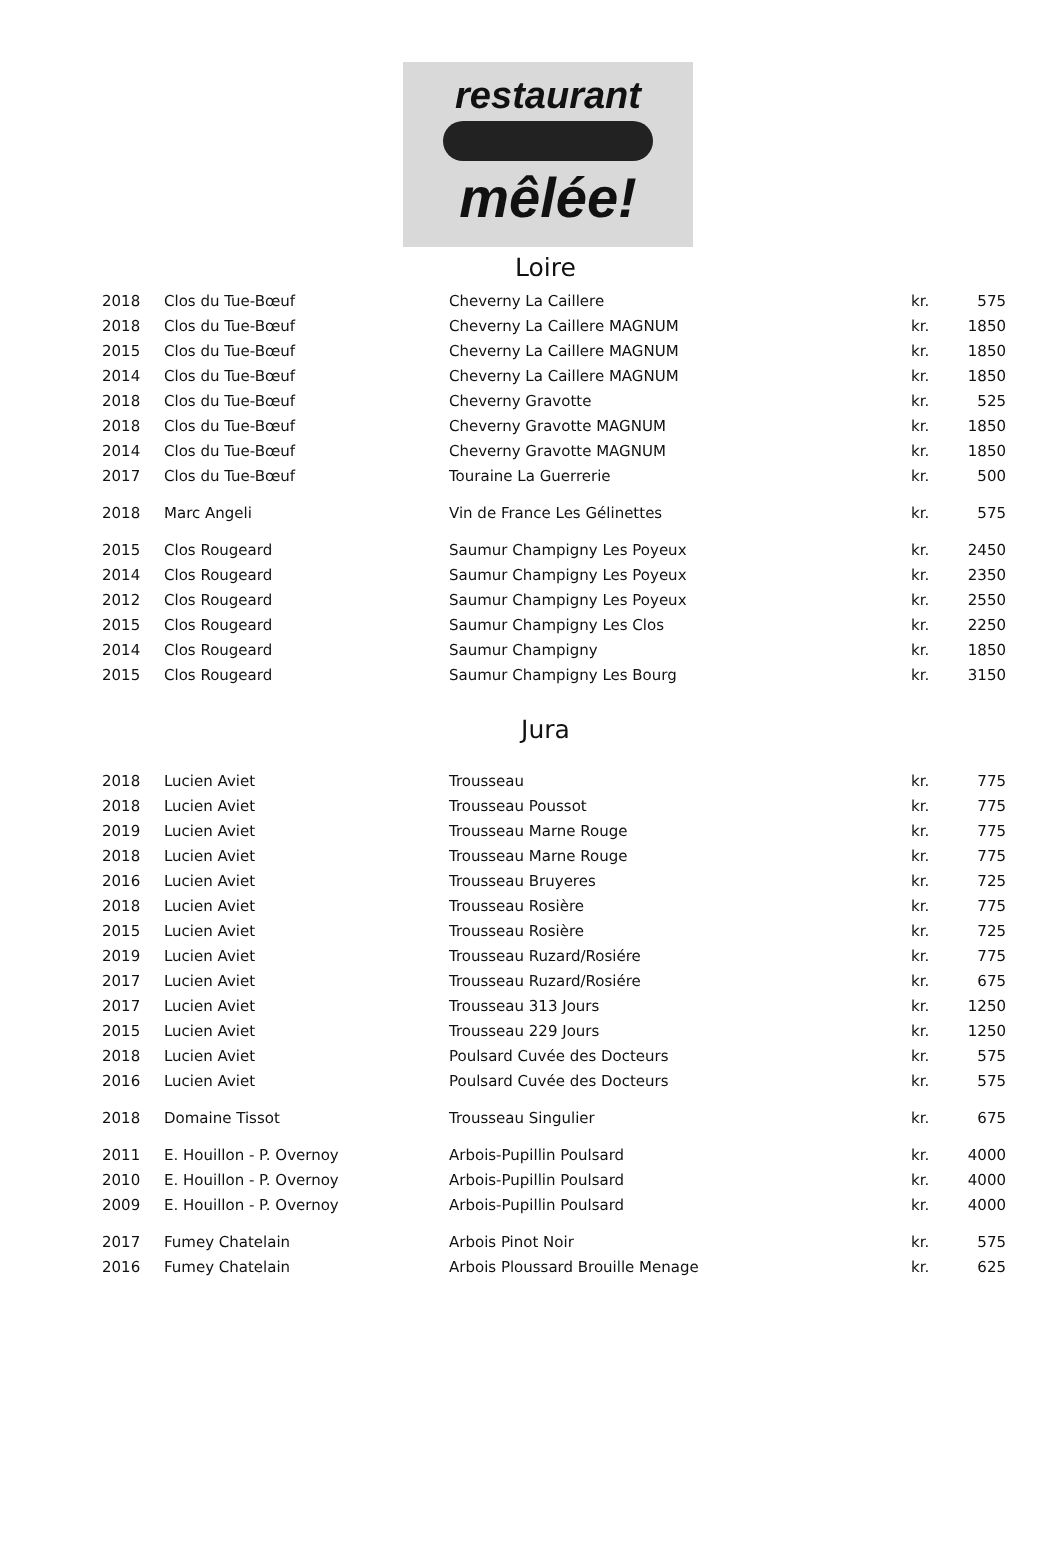restaurant
mêlée!
Loire
| 2018 | Clos du Tue-Bœuf | Cheverny La Caillere | kr. | 575 |
| 2018 | Clos du Tue-Bœuf | Cheverny La Caillere MAGNUM | kr. | 1850 |
| 2015 | Clos du Tue-Bœuf | Cheverny La Caillere MAGNUM | kr. | 1850 |
| 2014 | Clos du Tue-Bœuf | Cheverny La Caillere MAGNUM | kr. | 1850 |
| 2018 | Clos du Tue-Bœuf | Cheverny Gravotte | kr. | 525 |
| 2018 | Clos du Tue-Bœuf | Cheverny Gravotte MAGNUM | kr. | 1850 |
| 2014 | Clos du Tue-Bœuf | Cheverny Gravotte MAGNUM | kr. | 1850 |
| 2017 | Clos du Tue-Bœuf | Touraine La Guerrerie | kr. | 500 |
| 2018 | Marc Angeli | Vin de France Les Gélinettes | kr. | 575 |
| 2015 | Clos Rougeard | Saumur Champigny Les Poyeux | kr. | 2450 |
| 2014 | Clos Rougeard | Saumur Champigny Les Poyeux | kr. | 2350 |
| 2012 | Clos Rougeard | Saumur Champigny Les Poyeux | kr. | 2550 |
| 2015 | Clos Rougeard | Saumur Champigny Les Clos | kr. | 2250 |
| 2014 | Clos Rougeard | Saumur Champigny | kr. | 1850 |
| 2015 | Clos Rougeard | Saumur Champigny Les Bourg | kr. | 3150 |
Jura
| 2018 | Lucien Aviet | Trousseau | kr. | 775 |
| 2018 | Lucien Aviet | Trousseau Poussot | kr. | 775 |
| 2019 | Lucien Aviet | Trousseau Marne Rouge | kr. | 775 |
| 2018 | Lucien Aviet | Trousseau Marne Rouge | kr. | 775 |
| 2016 | Lucien Aviet | Trousseau Bruyeres | kr. | 725 |
| 2018 | Lucien Aviet | Trousseau Rosière | kr. | 775 |
| 2015 | Lucien Aviet | Trousseau Rosière | kr. | 725 |
| 2019 | Lucien Aviet | Trousseau Ruzard/Rosiére | kr. | 775 |
| 2017 | Lucien Aviet | Trousseau Ruzard/Rosiére | kr. | 675 |
| 2017 | Lucien Aviet | Trousseau 313 Jours | kr. | 1250 |
| 2015 | Lucien Aviet | Trousseau 229 Jours | kr. | 1250 |
| 2018 | Lucien Aviet | Poulsard Cuvée des Docteurs | kr. | 575 |
| 2016 | Lucien Aviet | Poulsard Cuvée des Docteurs | kr. | 575 |
| 2018 | Domaine Tissot | Trousseau Singulier | kr. | 675 |
| 2011 | E. Houillon - P. Overnoy | Arbois-Pupillin Poulsard | kr. | 4000 |
| 2010 | E. Houillon - P. Overnoy | Arbois-Pupillin Poulsard | kr. | 4000 |
| 2009 | E. Houillon - P. Overnoy | Arbois-Pupillin Poulsard | kr. | 4000 |
| 2017 | Fumey Chatelain | Arbois Pinot Noir | kr. | 575 |
| 2016 | Fumey Chatelain | Arbois Ploussard Brouille Menage | kr. | 625 |